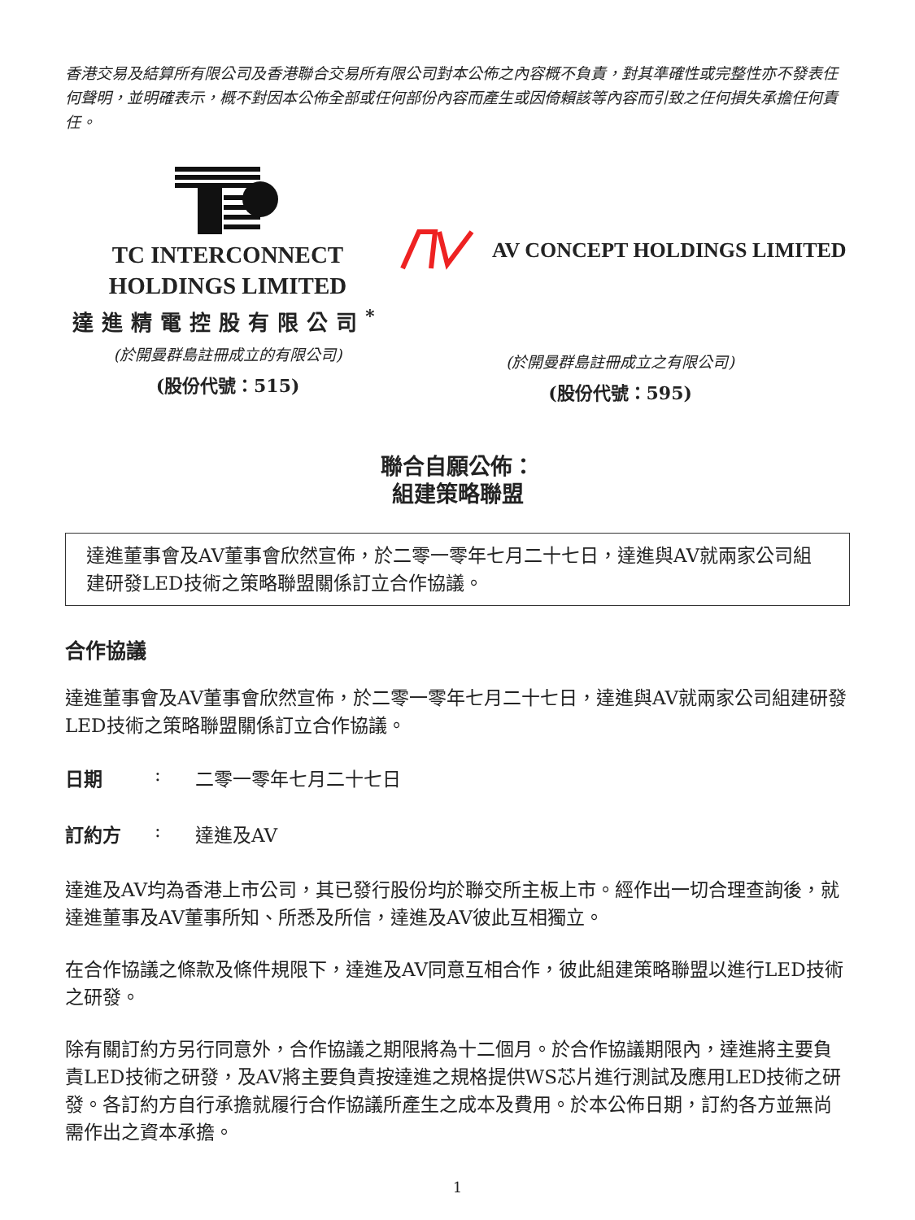香港交易及結算所有限公司及香港聯合交易所有限公司對本公佈之內容概不負責，對其準確性或完整性亦不發表任何聲明，並明確表示，概不對因本公佈全部或任何部份內容而產生或因倚賴該等內容而引致之任何損失承擔任何責任。
TC INTERCONNECT
HOLDINGS LIMITED
達進精電控股有限公司<sup>*</sup>
(於開曼群島註冊成立的有限公司)
(股份代號：515)
AV CONCEPT HOLDINGS LIMITED
(於開曼群島註冊成立之有限公司)
(股份代號：595)
聯合自願公佈：
組建策略聯盟
達進董事會及AV董事會欣然宣佈，於二零一零年七月二十七日，達進與AV就兩家公司組建研發LED技術之策略聯盟關係訂立合作協議。
合作協議
達進董事會及AV董事會欣然宣佈，於二零一零年七月二十七日，達進與AV就兩家公司組建研發LED技術之策略聯盟關係訂立合作協議。
日期: 二零一零年七月二十七日
訂約方: 達進及AV
達進及AV均為香港上市公司，其已發行股份均於聯交所主板上市。經作出一切合理查詢後，就達進董事及AV董事所知、所悉及所信，達進及AV彼此互相獨立。
在合作協議之條款及條件規限下，達進及AV同意互相合作，彼此組建策略聯盟以進行LED技術之研發。
除有關訂約方另行同意外，合作協議之期限將為十二個月。於合作協議期限內，達進將主要負責LED技術之研發，及AV將主要負責按達進之規格提供WS芯片進行測試及應用LED技術之研發。各訂約方自行承擔就履行合作協議所產生之成本及費用。於本公佈日期，訂約各方並無尚需作出之資本承擔。
1